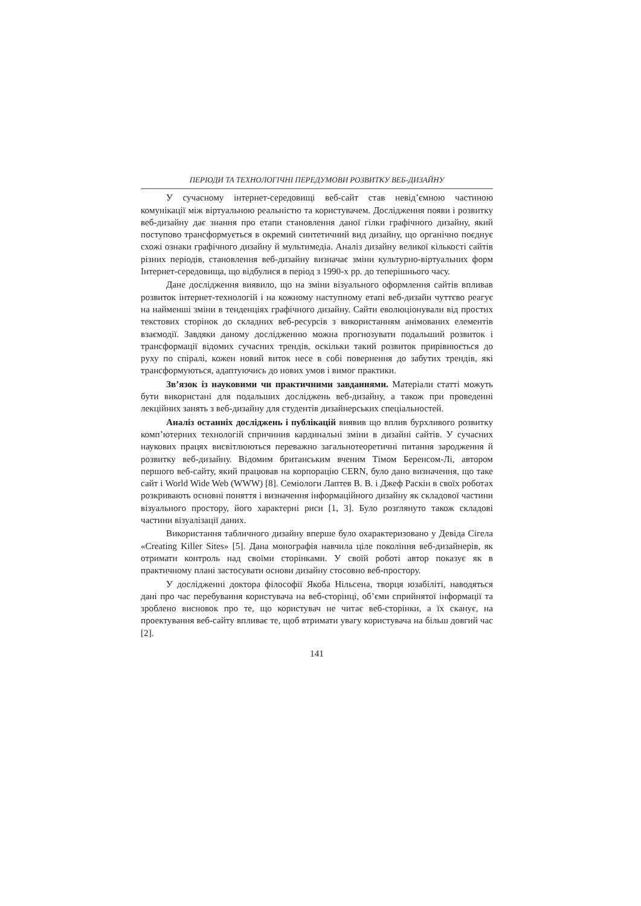ПЕРІОДИ ТА ТЕХНОЛОГІЧНІ ПЕРЕДУМОВИ РОЗВИТКУ ВЕБ-ДИЗАЙНУ
У сучасному інтернет-середовищі веб-сайт став невід’ємною частиною комунікації між віртуальною реальністю та користувачем. Дослідження появи і розвитку веб-дизайну дає знання про етапи становлення даної гілки графічного дизайну, який поступово трансформується в окремий синтетичний вид дизайну, що органічно поєднує схожі ознаки графічного дизайну й мультимедіа. Аналіз дизайну великої кількості сайтів різних періодів, становлення веб-дизайну визначає зміни культурно-віртуальних форм Інтернет-середовища, що відбулися в період з 1990-х рр. до теперішнього часу.
Дане дослідження виявило, що на зміни візуального оформлення сайтів впливав розвиток інтернет-технологій і на кожному наступному етапі веб-дизайн чуттєво реагує на найменші зміни в тенденціях графічного дизайну. Сайти еволюціонували від простих текстових сторінок до складних веб-ресурсів з використанням анімованих елементів взаємодії. Завдяки даному дослідженню можна прогнозувати подальший розвиток і трансформації відомих сучасних трендів, оскільки такий розвиток прирівнюється до руху по спіралі, кожен новий виток несе в собі повернення до забутих трендів, які трансформуються, адаптуючись до нових умов і вимог практики.
Зв’язок із науковими чи практичними завданнями. Матеріали статті можуть бути використані для подальших досліджень веб-дизайну, а також при проведенні лекційних занять з веб-дизайну для студентів дизайнерських спеціальностей.
Аналіз останніх досліджень і публікацій виявив що вплив бурхливого розвитку комп’ютерних технологій спричинив кардинальні зміни в дизайні сайтів. У сучасних наукових працях висвітлюються переважно загальнотеоретичні питання зародження й розвитку веб-дизайну. Відомим британським вченим Тімом Беренсом-Лі, автором першого веб-сайту, який працював на корпорацію CERN, було дано визначення, що таке сайт і World Wide Web (WWW) [8]. Семіологи Лаптев В. В. і Джеф Раскін в своїх роботах розкривають основні поняття і визначення інформаційного дизайну як складової частини візуального простору, його характерні риси [1, 3]. Було розглянуто також складові частини візуалізації даних.
Використання табличного дизайну вперше було охарактеризовано у Девіда Сігела «Creating Killer Sites» [5]. Дана монографія навчила ціле покоління веб-дизайнерів, як отримати контроль над своїми сторінками. У своїй роботі автор показує як в практичному плані застосувати основи дизайну стосовно веб-простору.
У дослідженні доктора філософії Якоба Нільсена, творця юзабіліті, наводяться дані про час перебування користувача на веб-сторінці, об’єми сприйнятої інформації та зроблено висновок про те, що користувач не читає веб-сторінки, а їх сканує, на проектування веб-сайту впливає те, щоб втримати увагу користувача на більш довгий час [2].
141